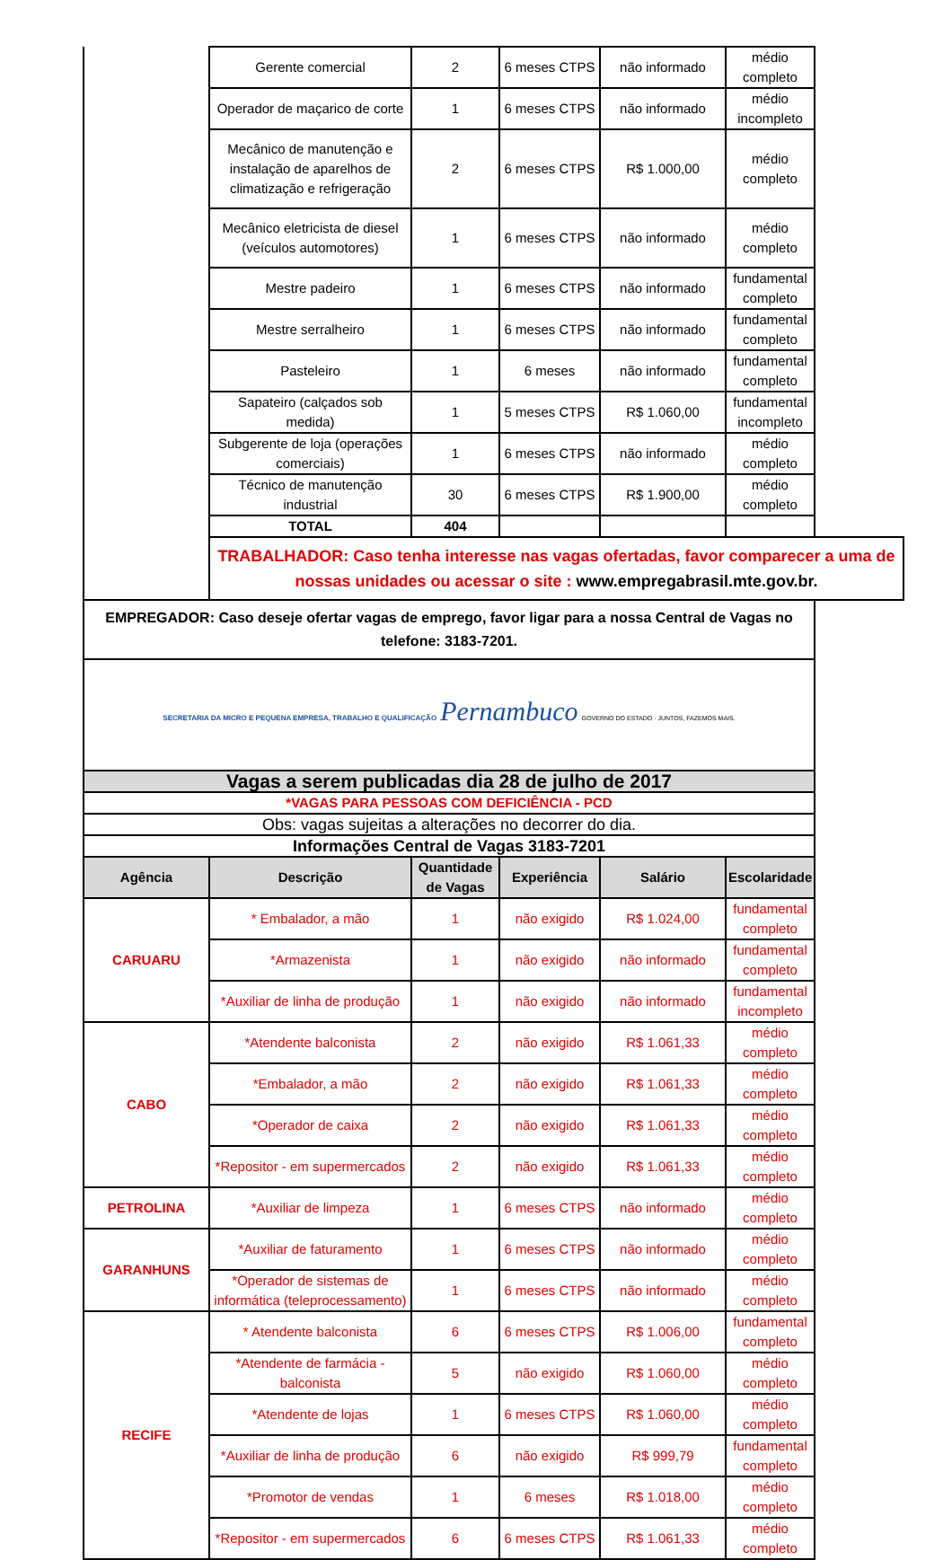| | Gerente comercial | 2 | 6 meses CTPS | não informado | médio completo |
| | Operador de maçarico de corte | 1 | 6 meses CTPS | não informado | médio incompleto |
| | Mecânico de manutenção e instalação de aparelhos de climatização e refrigeração | 2 | 6 meses CTPS | R$ 1.000,00 | médio completo |
| | Mecânico eletricista de diesel (veículos automotores) | 1 | 6 meses CTPS | não informado | médio completo |
| | Mestre padeiro | 1 | 6 meses CTPS | não informado | fundamental completo |
| | Mestre serralheiro | 1 | 6 meses CTPS | não informado | fundamental completo |
| | Pasteleiro | 1 | 6 meses | não informado | fundamental completo |
| | Sapateiro (calçados sob medida) | 1 | 5 meses CTPS | R$ 1.060,00 | fundamental incompleto |
| | Subgerente de loja (operações comerciais) | 1 | 6 meses CTPS | não informado | médio completo |
| | Técnico de manutenção industrial | 30 | 6 meses CTPS | R$ 1.900,00 | médio completo |
| | TOTAL | 404 | | | |
| | TRABALHADOR: Caso tenha interesse nas vagas ofertadas, favor comparecer a uma de nossas unidades ou acessar o site : www.empregabrasil.mte.gov.br. | | | | |
| EMPREGADOR: Caso deseje ofertar vagas de emprego, favor ligar para a nossa Central de Vagas no telefone: 3183-7201. | | | | | |
| SECRETARIA DA MICRO E PEQUENA EMPRESA, TRABALHO E QUALIFICAÇÃO Pernambuco GOVERNO DO ESTADO · JUNTOS, FAZEMOS MAIS. | | | | | |
| Vagas a serem publicadas dia 28 de julho de 2017 | | | | | |
| *VAGAS PARA PESSOAS COM DEFICIÊNCIA - PCD | | | | | |
| Obs: vagas sujeitas a alterações no decorrer do dia. | | | | | |
| Informações Central de Vagas 3183-7201 | | | | | |
| Agência | Descrição | Quantidade de Vagas | Experiência | Salário | Escolaridade |
| CARUARU | * Embalador, a mão | 1 | não exigido | R$ 1.024,00 | fundamental completo |
| | *Armazenista | 1 | não exigido | não informado | fundamental completo |
| | *Auxiliar de linha de produção | 1 | não exigido | não informado | fundamental incompleto |
| CABO | *Atendente balconista | 2 | não exigido | R$ 1.061,33 | médio completo |
| | *Embalador, a mão | 2 | não exigido | R$ 1.061,33 | médio completo |
| | *Operador de caixa | 2 | não exigido | R$ 1.061,33 | médio completo |
| | *Repositor - em supermercados | 2 | não exigido | R$ 1.061,33 | médio completo |
| PETROLINA | *Auxiliar de limpeza | 1 | 6 meses CTPS | não informado | médio completo |
| GARANHUNS | *Auxiliar de faturamento | 1 | 6 meses CTPS | não informado | médio completo |
| | *Operador de sistemas de informática (teleprocessamento) | 1 | 6 meses CTPS | não informado | médio completo |
| RECIFE | * Atendente balconista | 6 | 6 meses CTPS | R$ 1.006,00 | fundamental completo |
| | *Atendente de farmácia - balconista | 5 | não exigido | R$ 1.060,00 | médio completo |
| | *Atendente de lojas | 1 | 6 meses CTPS | R$ 1.060,00 | médio completo |
| | *Auxiliar de linha de produção | 6 | não exigido | R$ 999,79 | fundamental completo |
| | *Promotor de vendas | 1 | 6 meses | R$ 1.018,00 | médio completo |
| | *Repositor - em supermercados | 6 | 6 meses CTPS | R$ 1.061,33 | médio completo |